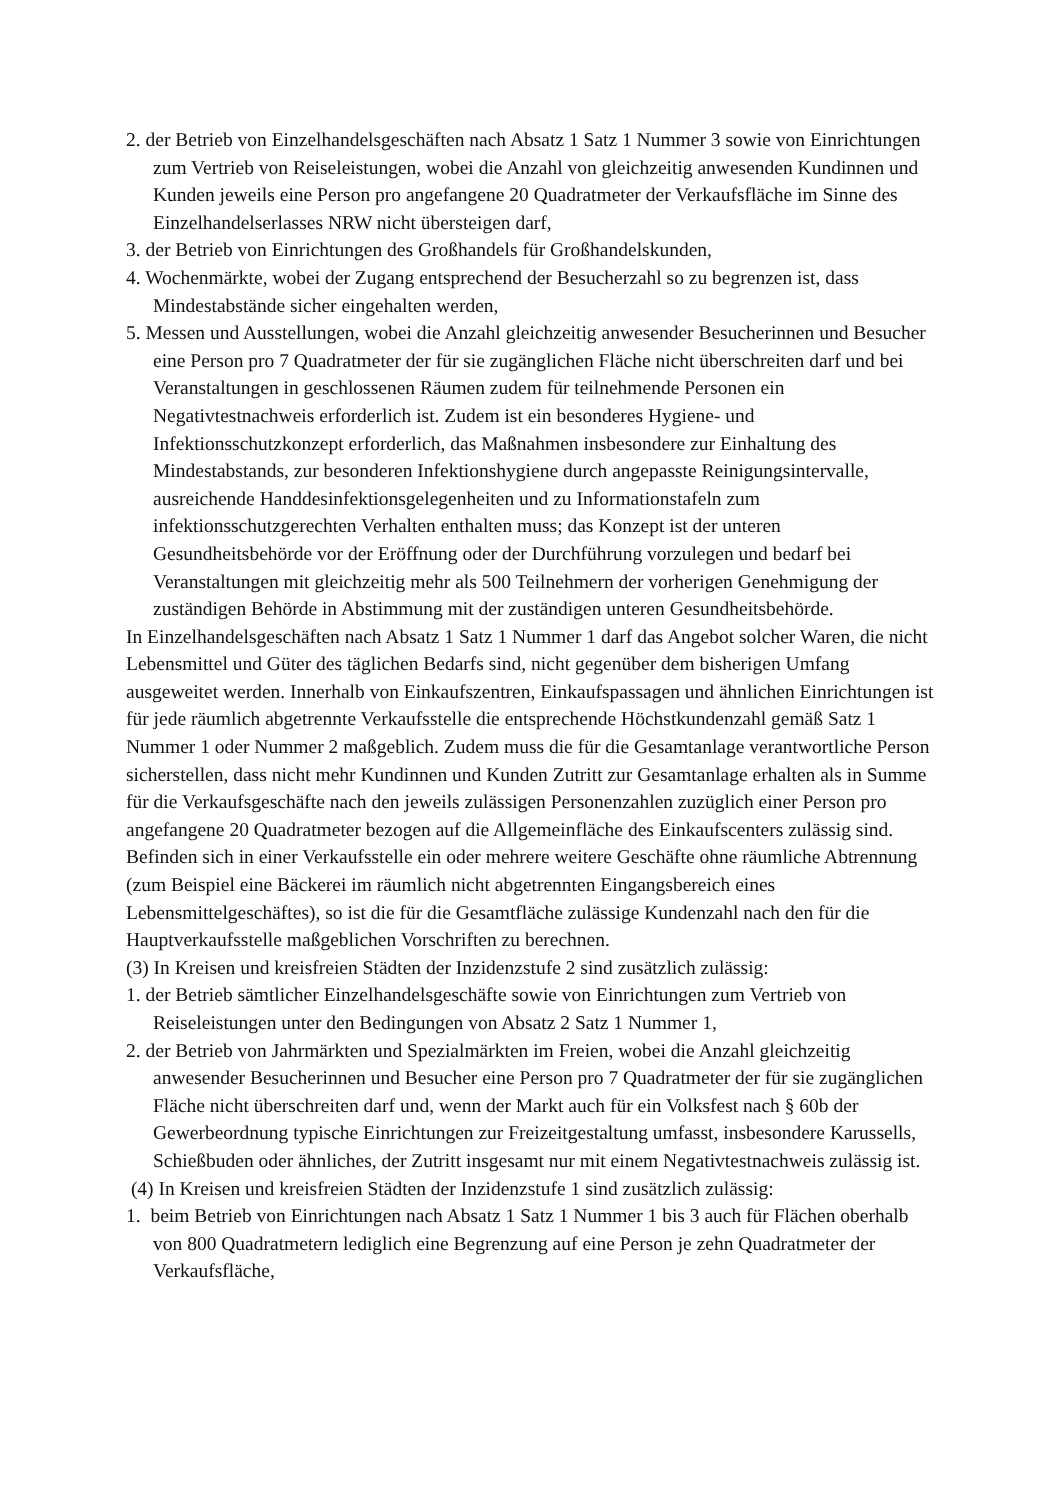2. der Betrieb von Einzelhandelsgeschäften nach Absatz 1 Satz 1 Nummer 3 sowie von Einrichtungen zum Vertrieb von Reiseleistungen, wobei die Anzahl von gleichzeitig anwesenden Kundinnen und Kunden jeweils eine Person pro angefangene 20 Quadratmeter der Verkaufsfläche im Sinne des Einzelhandelserlasses NRW nicht übersteigen darf,
3. der Betrieb von Einrichtungen des Großhandels für Großhandelskunden,
4. Wochenmärkte, wobei der Zugang entsprechend der Besucherzahl so zu begrenzen ist, dass Mindestabstände sicher eingehalten werden,
5. Messen und Ausstellungen, wobei die Anzahl gleichzeitig anwesender Besucherinnen und Besucher eine Person pro 7 Quadratmeter der für sie zugänglichen Fläche nicht überschreiten darf und bei Veranstaltungen in geschlossenen Räumen zudem für teilnehmende Personen ein Negativtestnachweis erforderlich ist. Zudem ist ein besonderes Hygiene- und Infektionsschutzkonzept erforderlich, das Maßnahmen insbesondere zur Einhaltung des Mindestabstands, zur besonderen Infektionshygiene durch angepasste Reinigungsintervalle, ausreichende Handdesinfektionsgelegenheiten und zu Informationstafeln zum infektionsschutzgerechten Verhalten enthalten muss; das Konzept ist der unteren Gesundheitsbehörde vor der Eröffnung oder der Durchführung vorzulegen und bedarf bei Veranstaltungen mit gleichzeitig mehr als 500 Teilnehmern der vorherigen Genehmigung der zuständigen Behörde in Abstimmung mit der zuständigen unteren Gesundheitsbehörde.
In Einzelhandelsgeschäften nach Absatz 1 Satz 1 Nummer 1 darf das Angebot solcher Waren, die nicht Lebensmittel und Güter des täglichen Bedarfs sind, nicht gegenüber dem bisherigen Umfang ausgeweitet werden. Innerhalb von Einkaufszentren, Einkaufspassagen und ähnlichen Einrichtungen ist für jede räumlich abgetrennte Verkaufsstelle die entsprechende Höchstkundenzahl gemäß Satz 1 Nummer 1 oder Nummer 2 maßgeblich. Zudem muss die für die Gesamtanlage verantwortliche Person sicherstellen, dass nicht mehr Kundinnen und Kunden Zutritt zur Gesamtanlage erhalten als in Summe für die Verkaufsgeschäfte nach den jeweils zulässigen Personenzahlen zuzüglich einer Person pro angefangene 20 Quadratmeter bezogen auf die Allgemeinfläche des Einkaufscenters zulässig sind. Befinden sich in einer Verkaufsstelle ein oder mehrere weitere Geschäfte ohne räumliche Abtrennung (zum Beispiel eine Bäckerei im räumlich nicht abgetrennten Eingangsbereich eines Lebensmittelgeschäftes), so ist die für die Gesamtfläche zulässige Kundenzahl nach den für die Hauptverkaufsstelle maßgeblichen Vorschriften zu berechnen.
(3) In Kreisen und kreisfreien Städten der Inzidenzstufe 2 sind zusätzlich zulässig:
1. der Betrieb sämtlicher Einzelhandelsgeschäfte sowie von Einrichtungen zum Vertrieb von Reiseleistungen unter den Bedingungen von Absatz 2 Satz 1 Nummer 1,
2. der Betrieb von Jahrmärkten und Spezialmärkten im Freien, wobei die Anzahl gleichzeitig anwesender Besucherinnen und Besucher eine Person pro 7 Quadratmeter der für sie zugänglichen Fläche nicht überschreiten darf und, wenn der Markt auch für ein Volksfest nach § 60b der Gewerbeordnung typische Einrichtungen zur Freizeitgestaltung umfasst, insbesondere Karussells, Schießbuden oder ähnliches, der Zutritt insgesamt nur mit einem Negativtestnachweis zulässig ist.
(4) In Kreisen und kreisfreien Städten der Inzidenzstufe 1 sind zusätzlich zulässig:
1. beim Betrieb von Einrichtungen nach Absatz 1 Satz 1 Nummer 1 bis 3 auch für Flächen oberhalb von 800 Quadratmetern lediglich eine Begrenzung auf eine Person je zehn Quadratmeter der Verkaufsfläche,